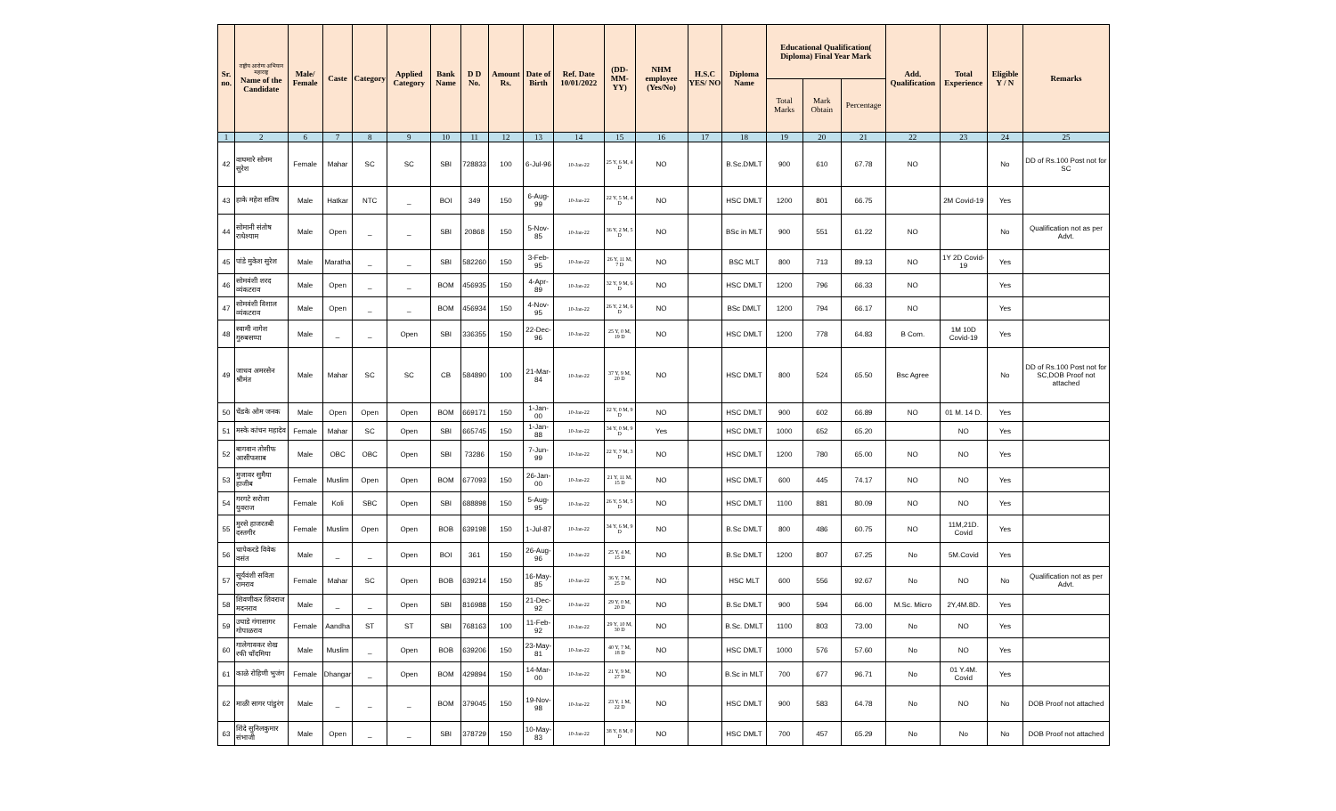| Sr. no. | राष्ट्रीय आरोग्य अभियान महाराष्ट्र Name of the Candidate | Male/ Female | Caste | Category | Applied Category | Bank Name | D D No. | Amount Rs. | Date of Birth | Ref. Date 10/01/2022 | (DD-MM-YY) | NHM employee (Yes/No) | H.S.C YES/ NO | Diploma Name | Educational Qualification( Diploma) Final Year Mark | | | Add. Qualification | Total Experience | Eligible Y / N | Remarks |
| --- | --- | --- | --- | --- | --- | --- | --- | --- | --- | --- | --- | --- | --- | --- | --- | --- | --- | --- | --- | --- | --- |
| | | | | | | | | | | | | | | | Total Marks | Mark Obtain | Percentage | | | | |
| 1 | 2 | 6 | 7 | 8 | 9 | 10 | 11 | 12 | 13 | 14 | 15 | 16 | 17 | 18 | 19 | 20 | 21 | 22 | 23 | 24 | 25 |
| 42 | वाघमारे सोनम सुरेश | Female | Mahar | SC | SC | SBI | 728833 | 100 | 6-Jul-96 | 10-Jan-22 | 25 Y, 6 M, 4 D | NO | | B.Sc.DMLT | 900 | 610 | 67.78 | NO | | No | DD of Rs.100 Post not for SC |
| 43 | हाके महेश सतिष | Male | Hatkar | NTC | _ | BOI | 349 | 150 | 6-Aug-99 | 10-Jan-22 | 22 Y, 5 M, 4 D | NO | | HSC DMLT | 1200 | 801 | 66.75 | | 2M Covid-19 | Yes | |
| 44 | सोमानी संतोष राधेश्याम | Male | Open | _ | _ | SBI | 20868 | 150 | 5-Nov-85 | 10-Jan-22 | 36 Y, 2 M, 5 D | NO | | BSc in MLT | 900 | 551 | 61.22 | NO | | No | Qualification not as per Advt. |
| 45 | पांडे मुकेश सुरेश | Male | Maratha | _ | _ | SBI | 582260 | 150 | 3-Feb-95 | 10-Jan-22 | 26 Y, 11 M, 7 D | NO | | BSC MLT | 800 | 713 | 89.13 | NO | 1Y 2D Covid-19 | Yes | |
| 46 | सोमवंशी शरद व्यंकटराव | Male | Open | _ | _ | BOM | 456935 | 150 | 4-Apr-89 | 10-Jan-22 | 32 Y, 9 M, 6 D | NO | | HSC DMLT | 1200 | 796 | 66.33 | NO | | Yes | |
| 47 | सोमवंशी विशाल व्यंकटराव | Male | Open | _ | _ | BOM | 456934 | 150 | 4-Nov-95 | 10-Jan-22 | 26 Y, 2 M, 6 D | NO | | BSc DMLT | 1200 | 794 | 66.17 | NO | | Yes | |
| 48 | स्वामी नागेश गुरुबसप्पा | Male | _ | _ | Open | SBI | 336355 | 150 | 22-Dec-96 | 10-Jan-22 | 25 Y, 0 M, 19 D | NO | | HSC DMLT | 1200 | 778 | 64.83 | B Com. | 1M 10D Covid-19 | Yes | |
| 49 | जाधव अमरसेन श्रीमंत | Male | Mahar | SC | SC | CB | 584890 | 100 | 21-Mar-84 | 10-Jan-22 | 37 Y, 9 M, 20 D | NO | | HSC DMLT | 800 | 524 | 65.50 | Bsc Agree | | No | DD of Rs.100 Post not for SC,DOB Proof not attached |
| 50 | चेंडके ओम जनक | Male | Open | Open | Open | BOM | 669171 | 150 | 1-Jan-00 | 10-Jan-22 | 22 Y, 0 M, 9 D | NO | | HSC DMLT | 900 | 602 | 66.89 | NO | 01 M. 14 D. | Yes | |
| 51 | मस्के कांचन महादेव | Female | Mahar | SC | Open | SBI | 665745 | 150 | 1-Jan-88 | 10-Jan-22 | 34 Y, 0 M, 9 D | Yes | | HSC DMLT | 1000 | 652 | 65.20 | | NO | Yes | |
| 52 | बागवान तोसीफ आसीफसाब | Male | OBC | OBC | Open | SBI | 73286 | 150 | 7-Jun-99 | 10-Jan-22 | 22 Y, 7 M, 3 D | NO | | HSC DMLT | 1200 | 780 | 65.00 | NO | NO | Yes | |
| 53 | मुजावर सुमैया हाजीब | Female | Muslim | Open | Open | BOM | 677093 | 150 | 26-Jan-00 | 10-Jan-22 | 21 Y, 11 M, 15 D | NO | | HSC DMLT | 600 | 445 | 74.17 | NO | NO | Yes | |
| 54 | गरगटे सरोजा युवराज | Female | Koli | SBC | Open | SBI | 688898 | 150 | 5-Aug-95 | 10-Jan-22 | 26 Y, 5 M, 5 D | NO | | HSC DMLT | 1100 | 881 | 80.09 | NO | NO | Yes | |
| 55 | मुरसे हाजरतबी दस्तगीर | Female | Muslim | Open | Open | BOB | 639198 | 150 | 1-Jul-87 | 10-Jan-22 | 34 Y, 6 M, 9 D | NO | | B.Sc DMLT | 800 | 486 | 60.75 | NO | 11M,21D. Covid | Yes | |
| 56 | चापेकरडे विवेक वसंत | Male | _ | _ | Open | BOI | 361 | 150 | 26-Aug-96 | 10-Jan-22 | 25 Y, 4 M, 15 D | NO | | B.Sc DMLT | 1200 | 807 | 67.25 | No | 5M.Covid | Yes | |
| 57 | सूर्यवंशी सविता रामराव | Female | Mahar | SC | Open | BOB | 639214 | 150 | 16-May-85 | 10-Jan-22 | 36 Y, 7 M, 25 D | NO | | HSC MLT | 600 | 556 | 92.67 | No | NO | No | Qualification not as per Advt. |
| 58 | शिवणीकर शिवराज मदनराव | Male | _ | _ | Open | SBI | 816988 | 150 | 21-Dec-92 | 10-Jan-22 | 29 Y, 0 M, 20 D | NO | | B.Sc DMLT | 900 | 594 | 66.00 | M.Sc. Micro | 2Y,4M.8D. | Yes | |
| 59 | उघाडे गंगासागर गोपाळराव | Female | Aandha | ST | ST | SBI | 768163 | 100 | 11-Feb-92 | 10-Jan-22 | 29 Y, 10 M, 30 D | NO | | B.Sc. DMLT | 1100 | 803 | 73.00 | No | NO | Yes | |
| 60 | गालेगावकर शेख रफी चाँदमिया | Male | Muslim | _ | Open | BOB | 639206 | 150 | 23-May-81 | 10-Jan-22 | 40 Y, 7 M, 18 D | NO | | HSC DMLT | 1000 | 576 | 57.60 | No | NO | Yes | |
| 61 | काळे रोहिणी भुजंग | Female | Dhangar | _ | Open | BOM | 429894 | 150 | 14-Mar-00 | 10-Jan-22 | 21 Y, 9 M, 27 D | NO | | B.Sc in MLT | 700 | 677 | 96.71 | No | 01 Y.4M. Covid | Yes | |
| 62 | माळी सागर पांडुरंग | Male | _ | _ | _ | BOM | 379045 | 150 | 19-Nov-98 | 10-Jan-22 | 23 Y, 1 M, 22 D | NO | | HSC DMLT | 900 | 583 | 64.78 | No | NO | No | DOB Proof not attached |
| 63 | शिंदे सुनिलकुमार संभाजी | Male | Open | _ | _ | SBI | 378729 | 150 | 10-May-83 | 10-Jan-22 | 38 Y, 8 M, 0 D | NO | | HSC DMLT | 700 | 457 | 65.29 | No | No | No | DOB Proof not attached |